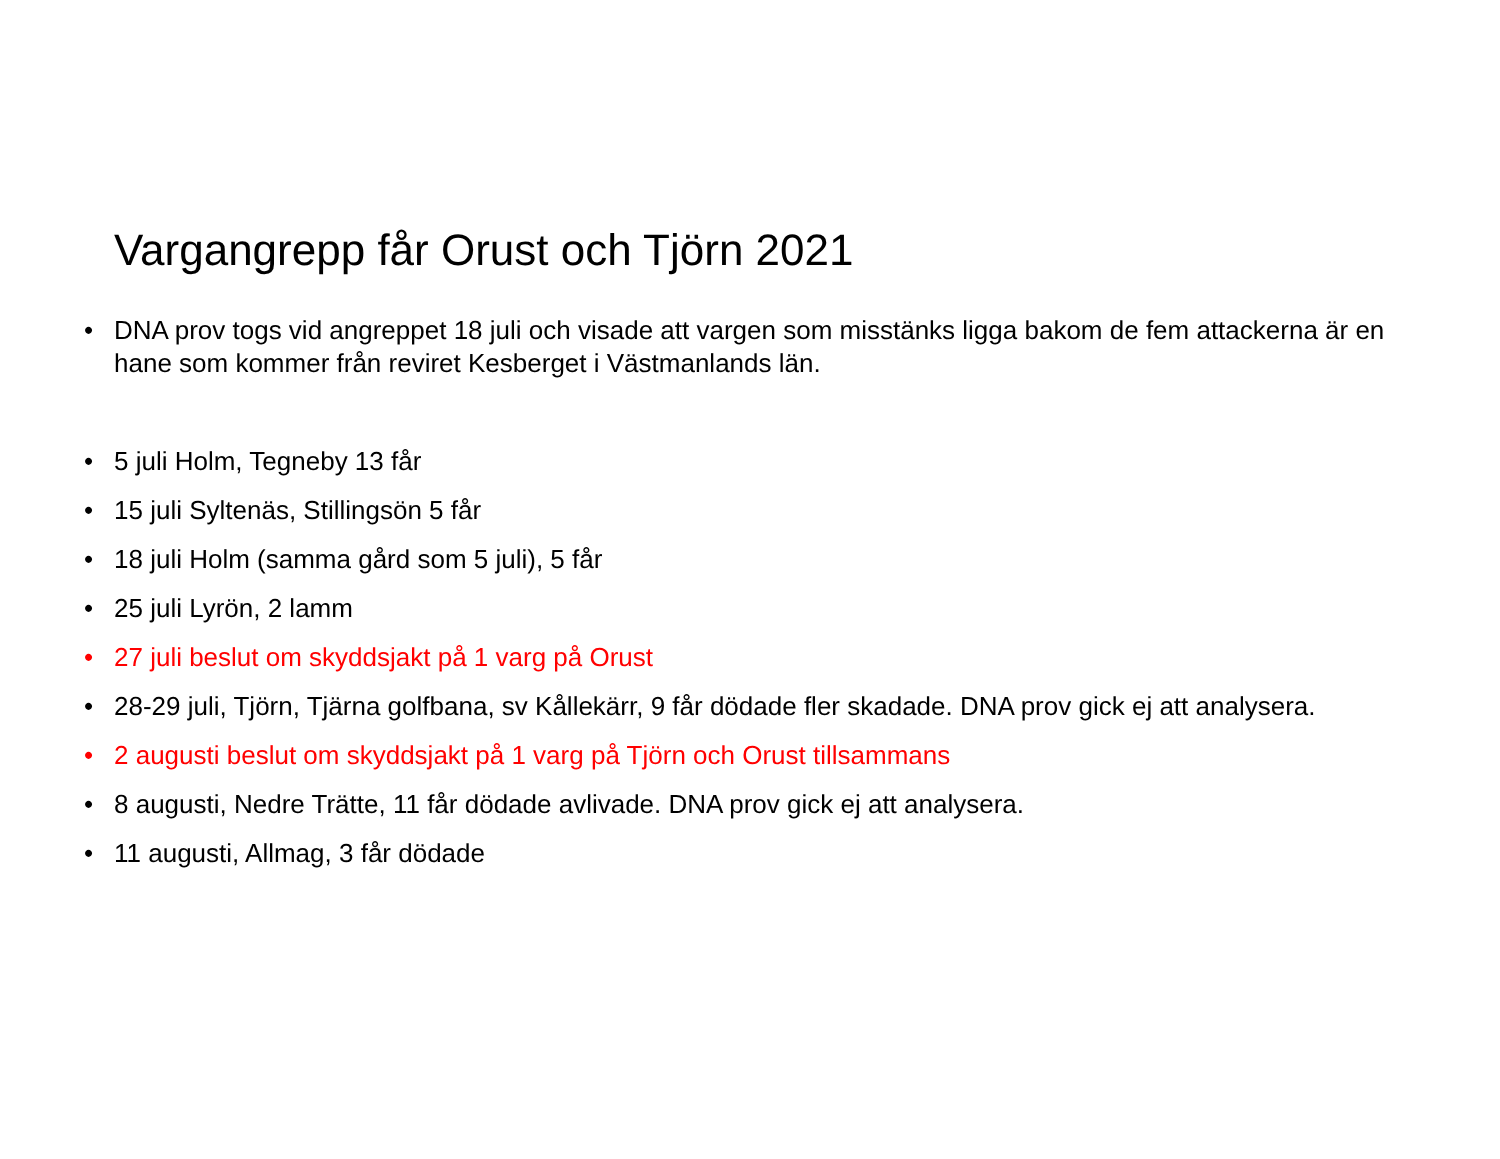Vargangrepp får Orust och Tjörn 2021
• DNA prov togs vid angreppet 18 juli och visade att vargen som misstänks ligga bakom de fem attackerna är en hane som kommer från reviret Kesberget i Västmanlands län.
• 5 juli Holm, Tegneby 13 får
• 15 juli Syltenäs, Stillingsön 5 får
• 18 juli Holm (samma gård som 5 juli), 5 får
• 25 juli Lyrön, 2 lamm
• 27 juli beslut om skyddsjakt på 1 varg på Orust
• 28-29 juli, Tjörn, Tjärna golfbana, sv Kållekärr, 9 får dödade fler skadade. DNA prov gick ej att analysera.
• 2 augusti beslut om skyddsjakt på 1 varg på Tjörn och Orust tillsammans
• 8 augusti, Nedre Trätte, 11 får dödade avlivade. DNA prov gick ej att analysera.
• 11 augusti, Allmag, 3 får dödade